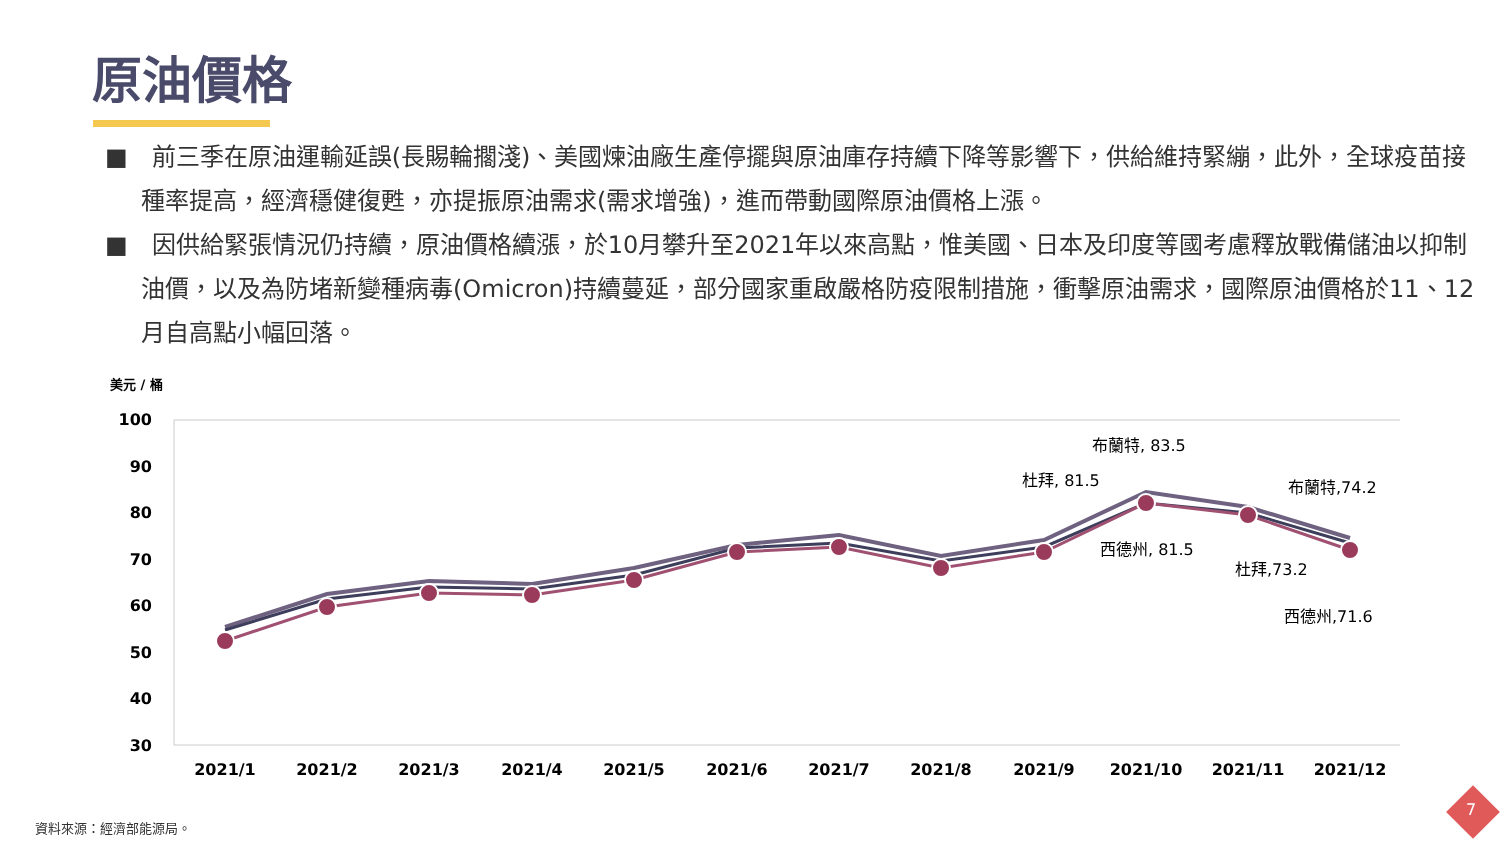原油價格
■　前三季在原油運輸延誤(長賜輪擱淺)、美國煉油廠生產停擺與原油庫存持續下降等影響下，供給維持緊繃，此外，全球疫苗接種率提高，經濟穩健復甦，亦提振原油需求(需求增強)，進而帶動國際原油價格上漲。
■　因供給緊張情況仍持續，原油價格續漲，於10月攀升至2021年以來高點，惟美國、日本及印度等國考慮釋放戰備儲油以抑制油價，以及為防堵新變種病毒(Omicron)持續蔓延，部分國家重啟嚴格防疫限制措施，衝擊原油需求，國際原油價格於11、12月自高點小幅回落。
美元 / 桶
100
90
80
70
60
50
40
30
2021/1
2021/2
2021/3
2021/4
2021/5
2021/6
2021/7
2021/8
2021/9
2021/10
2021/11
2021/12
布蘭特, 83.5
杜拜, 81.5
西德州, 81.5
布蘭特,74.2
杜拜,73.2
西德州,71.6
資料來源：經濟部能源局。
7